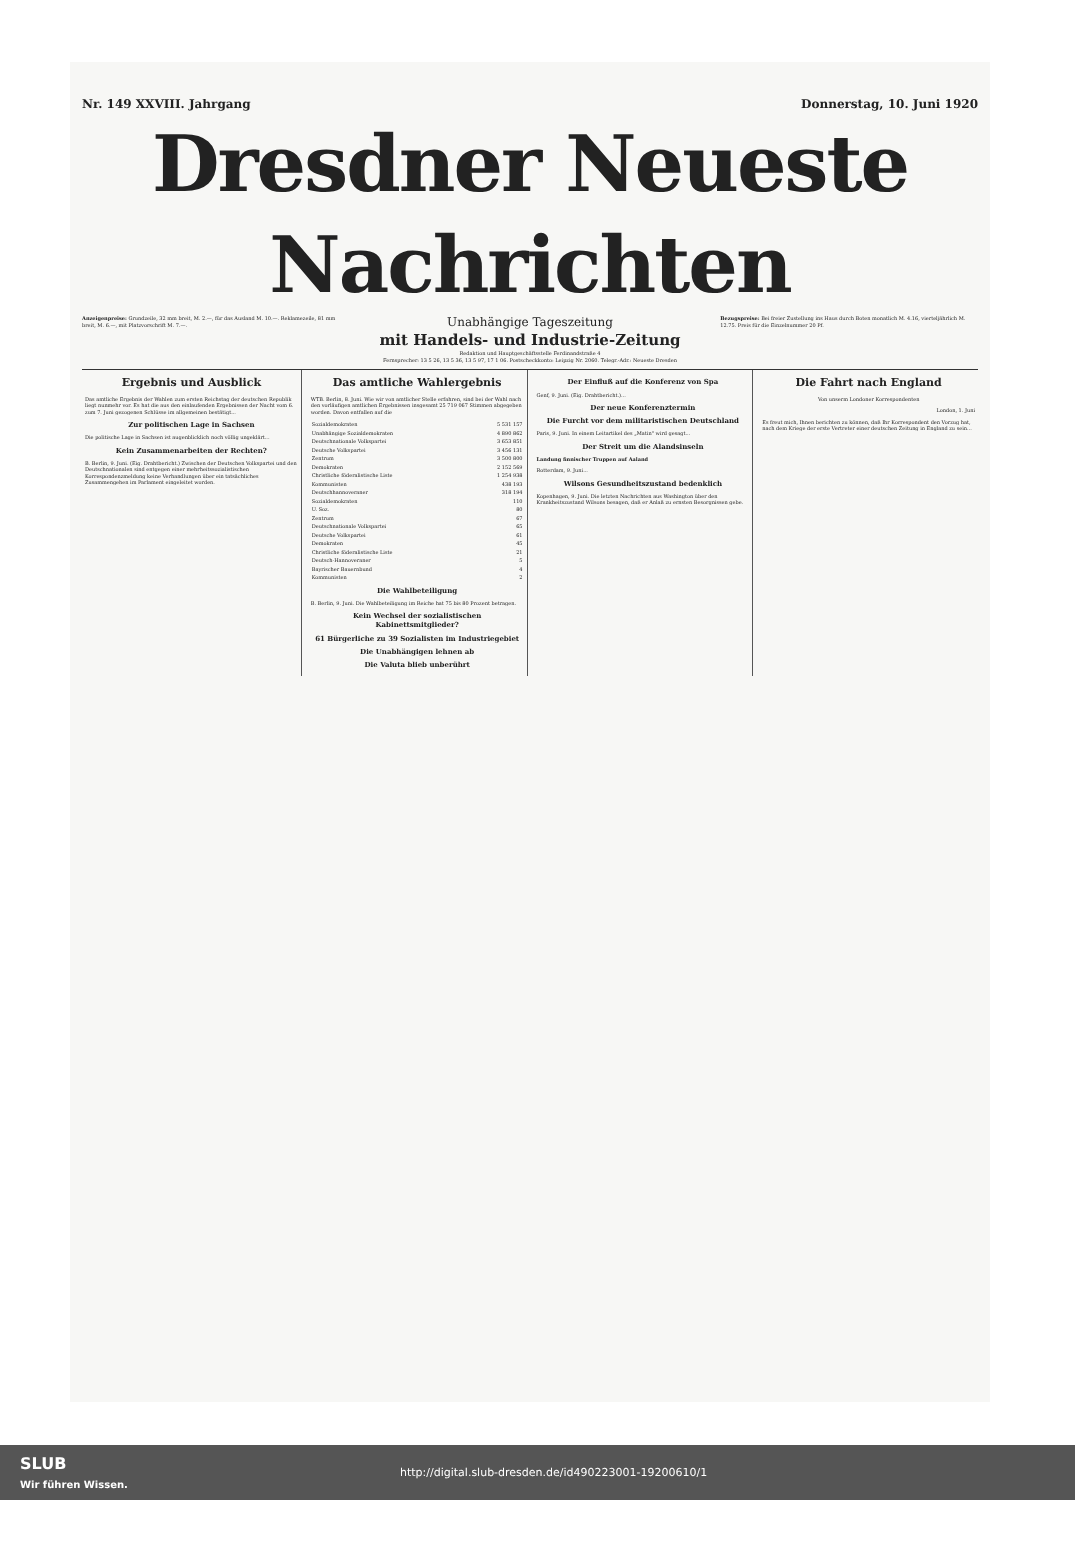Nr. 149 XXVIII. Jahrgang Donnerstag, 10. Juni 1920
Dresdner Neueste Nachrichten
Anzeigenpreise: Grundzeile, 32 mm breit, M. 2.—, für das Ausland M. 10.—. Reklamezeile, 81 mm breit, M. 6.—, mit Platzvorschrift M. 7.—.
Unabhängige Tageszeitung
mit Handels- und Industrie-Zeitung
Redaktion und Hauptgeschäftsstelle Ferdinandstraße 4
Fernsprecher: 13 5 26, 13 5 36, 13 5 97, 17 1 06. Postscheckkonto: Leipzig Nr. 2060. Telegr.-Adr.: Neueste Dresden
Bezugspreise: Bei freier Zustellung ins Haus durch Boten monatlich M. 4.16, vierteljährlich M. 12.75. Preis für die Einzelnummer 20 Pf.
Ergebnis und Ausblick
Das amtliche Ergebnis der Wahlen zum ersten Reichstag der deutschen Republik liegt nunmehr vor. Es hat die aus den einlaufenden Ergebnissen der Nacht vom 6. zum 7. Juni gezogenen Schlüsse im allgemeinen bestätigt...
Zur politischen Lage in Sachsen
Die politische Lage in Sachsen ist augenblicklich noch völlig ungeklärt...
Kein Zusammenarbeiten der Rechten?
B. Berlin, 9. Juni. (Eig. Drahtbericht.) Zwischen der Deutschen Volkspartei und den Deutschnationalen sind entgegen einer mehrheitssozialistischen Korrespondenzmeldung keine Verhandlungen über ein tatsächliches Zusammengehen im Parlament eingeleitet worden.
Das amtliche Wahlergebnis
WTB. Berlin, 8. Juni. Wie wir von amtlicher Stelle erfahren, sind bei der Wahl nach den vorläufigen amtlichen Ergebnissen insgesamt 25 719 067 Stimmen abgegeben worden. Davon entfallen auf die
| Sozialdemokraten | 5 531 157 |
| Unabhängige Sozialdemokraten | 4 890 862 |
| Deutschnationale Volkspartei | 3 653 851 |
| Deutsche Volkspartei | 3 456 131 |
| Zentrum | 3 500 800 |
| Demokraten | 2 152 569 |
| Christliche föderalistische Liste | 1 254 938 |
| Kommunisten | 438 193 |
| Deutschhannoveraner | 318 194 |
| Sozialdemokraten | 110 |
| U. Soz. | 80 |
| Zentrum | 67 |
| Deutschnationale Volkspartei | 65 |
| Deutsche Volkspartei | 61 |
| Demokraten | 45 |
| Christliche föderalistische Liste | 21 |
| Deutsch-Hannoveraner | 5 |
| Bayrischer Bauernbund | 4 |
| Kommunisten | 2 |
Die Wahlbeteiligung
B. Berlin, 9. Juni. Die Wahlbeteiligung im Reiche hat 75 bis 80 Prozent betragen.
Kein Wechsel der sozialistischen Kabinettsmitglieder?
61 Bürgerliche zu 39 Sozialisten im Industriegebiet
Die Unabhängigen lehnen ab
Die Valuta blieb unberührt
Der Einfluß auf die Konferenz von Spa
Genf, 9. Juni. (Eig. Drahtbericht.)...
Der neue Konferenztermin
Die Furcht vor dem militaristischen Deutschland
Paris, 9. Juni. In einem Leitartikel des „Matin" wird gesagt...
Der Streit um die Alandsinseln
Landung finnischer Truppen auf Aaland
Rotterdam, 9. Juni...
Wilsons Gesundheitszustand bedenklich
Kopenhagen, 9. Juni. Die letzten Nachrichten aus Washington über den Krankheitszustand Wilsons besagen, daß er Anlaß zu ernsten Besorgnissen gebe.
Die Fahrt nach England
Von unserm Londoner Korrespondenten
London, 1. Juni
Es freut mich, Ihnen berichten zu können, daß Ihr Korrespondent den Vorzug hat, nach dem Kriege der erste Vertreter einer deutschen Zeitung in England zu sein...
SLUB
Wir führen Wissen. http://digital.slub-dresden.de/id490223001-19200610/1